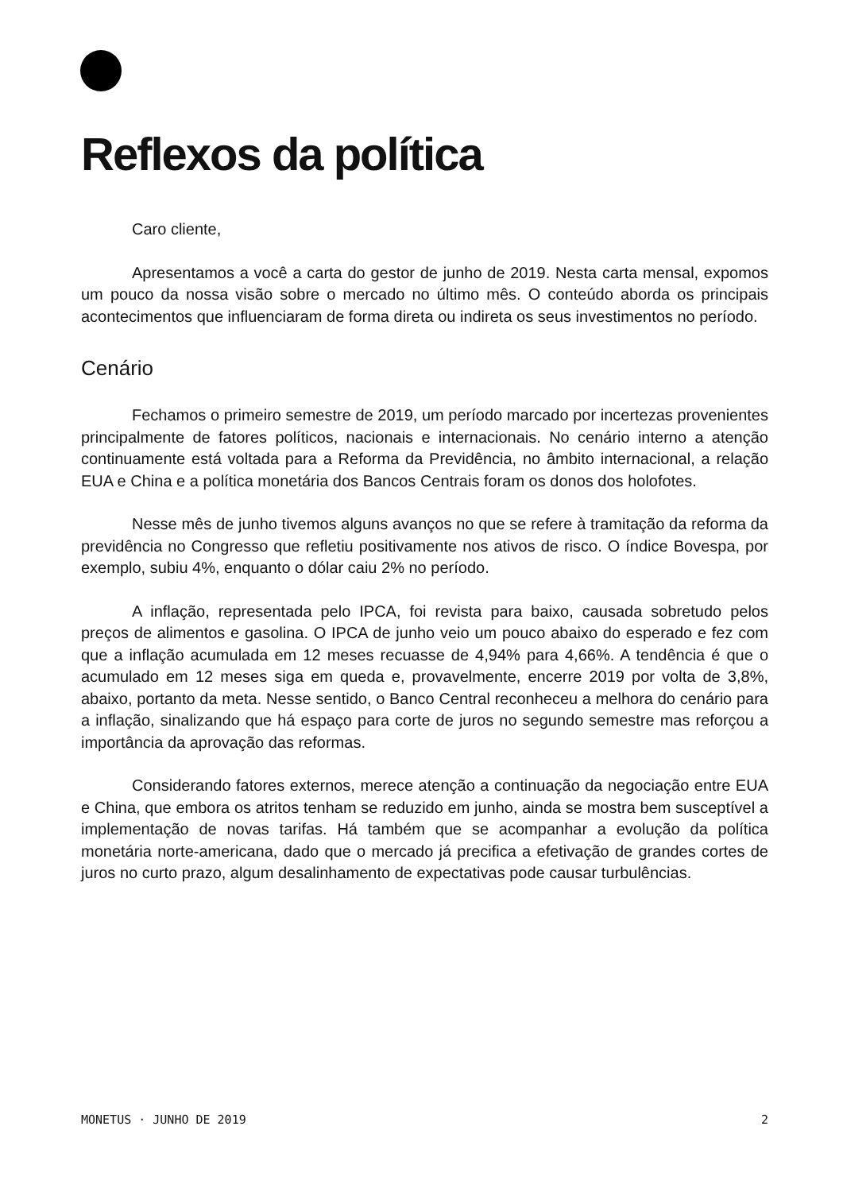Reflexos da política
Caro cliente,
Apresentamos a você a carta do gestor de junho de 2019. Nesta carta mensal, expomos um pouco da nossa visão sobre o mercado no último mês. O conteúdo aborda os principais acontecimentos que influenciaram de forma direta ou indireta os seus investimentos no período.
Cenário
Fechamos o primeiro semestre de 2019, um período marcado por incertezas provenientes principalmente de fatores políticos, nacionais e internacionais. No cenário interno a atenção continuamente está voltada para a Reforma da Previdência, no âmbito internacional, a relação EUA e China e a política monetária dos Bancos Centrais foram os donos dos holofotes.
Nesse mês de junho tivemos alguns avanços no que se refere à tramitação da reforma da previdência no Congresso que refletiu positivamente nos ativos de risco. O índice Bovespa, por exemplo, subiu 4%, enquanto o dólar caiu 2% no período.
A inflação, representada pelo IPCA, foi revista para baixo, causada sobretudo pelos preços de alimentos e gasolina. O IPCA de junho veio um pouco abaixo do esperado e fez com que a inflação acumulada em 12 meses recuasse de 4,94% para 4,66%. A tendência é que o acumulado em 12 meses siga em queda e, provavelmente, encerre 2019 por volta de 3,8%, abaixo, portanto da meta. Nesse sentido, o Banco Central reconheceu a melhora do cenário para a inflação, sinalizando que há espaço para corte de juros no segundo semestre mas reforçou a importância da aprovação das reformas.
Considerando fatores externos, merece atenção a continuação da negociação entre EUA e China, que embora os atritos tenham se reduzido em junho, ainda se mostra bem susceptível a implementação de novas tarifas. Há também que se acompanhar a evolução da política monetária norte-americana, dado que o mercado já precifica a efetivação de grandes cortes de juros no curto prazo, algum desalinhamento de expectativas pode causar turbulências.
MONETUS · JUNHO DE 2019 2